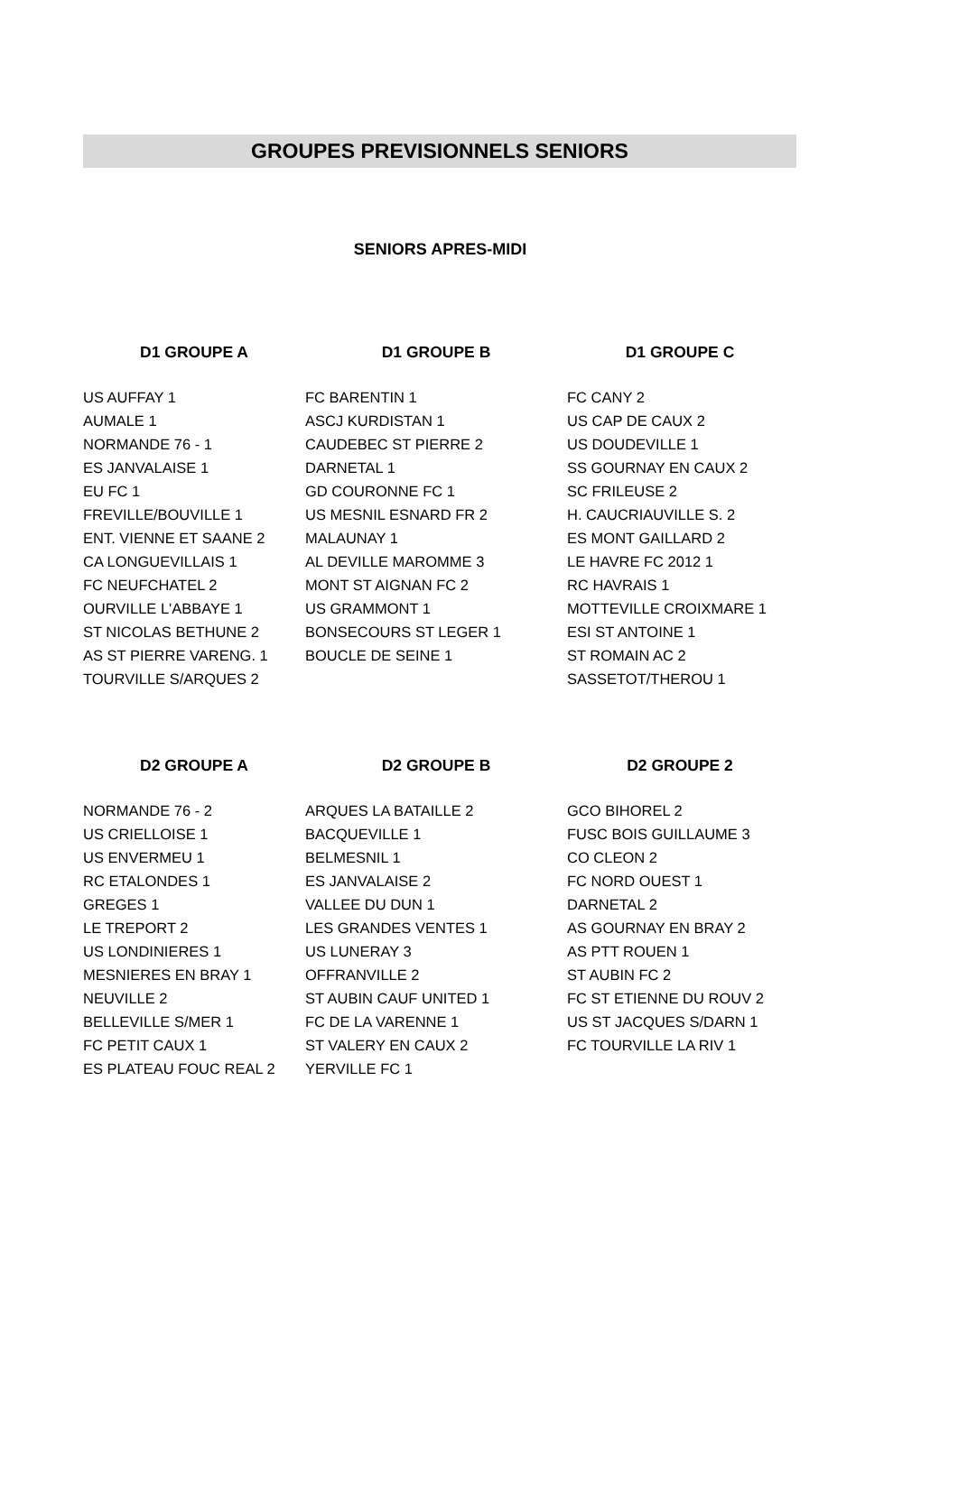GROUPES PREVISIONNELS SENIORS
SENIORS APRES-MIDI
| D1 GROUPE A | D1 GROUPE B | D1 GROUPE C |
| --- | --- | --- |
| US AUFFAY 1 | FC BARENTIN 1 | FC CANY 2 |
| AUMALE 1 | ASCJ KURDISTAN 1 | US CAP DE CAUX 2 |
| NORMANDE 76 - 1 | CAUDEBEC ST PIERRE 2 | US DOUDEVILLE 1 |
| ES JANVALAISE 1 | DARNETAL 1 | SS GOURNAY EN CAUX 2 |
| EU FC 1 | GD COURONNE FC 1 | SC FRILEUSE 2 |
| FREVILLE/BOUVILLE 1 | US MESNIL ESNARD FR 2 | H. CAUCRIAUVILLE S. 2 |
| ENT. VIENNE ET SAANE 2 | MALAUNAY 1 | ES MONT GAILLARD 2 |
| CA LONGUEVILLAIS 1 | AL DEVILLE MAROMME 3 | LE HAVRE FC 2012 1 |
| FC NEUFCHATEL 2 | MONT ST AIGNAN FC 2 | RC HAVRAIS 1 |
| OURVILLE L'ABBAYE 1 | US GRAMMONT 1 | MOTTEVILLE CROIXMARE 1 |
| ST NICOLAS BETHUNE 2 | BONSECOURS ST LEGER 1 | ESI ST ANTOINE 1 |
| AS ST PIERRE VARENG. 1 | BOUCLE DE SEINE 1 | ST ROMAIN AC 2 |
| TOURVILLE S/ARQUES 2 | | SASSETOT/THEROU 1 |
| D2 GROUPE A | D2 GROUPE B | D2 GROUPE 2 |
| --- | --- | --- |
| NORMANDE 76 - 2 | ARQUES LA BATAILLE 2 | GCO BIHOREL 2 |
| US CRIELLOISE 1 | BACQUEVILLE 1 | FUSC BOIS GUILLAUME 3 |
| US ENVERMEU 1 | BELMESNIL 1 | CO CLEON 2 |
| RC ETALONDES 1 | ES JANVALAISE 2 | FC NORD OUEST 1 |
| GREGES 1 | VALLEE DU DUN 1 | DARNETAL 2 |
| LE TREPORT 2 | LES GRANDES VENTES 1 | AS GOURNAY EN BRAY 2 |
| US LONDINIERES 1 | US LUNERAY 3 | AS PTT ROUEN 1 |
| MESNIERES EN BRAY 1 | OFFRANVILLE 2 | ST AUBIN FC 2 |
| NEUVILLE 2 | ST AUBIN CAUF UNITED 1 | FC ST ETIENNE DU ROUV 2 |
| BELLEVILLE S/MER 1 | FC DE LA VARENNE 1 | US ST JACQUES S/DARN 1 |
| FC PETIT CAUX 1 | ST VALERY EN CAUX 2 | FC TOURVILLE LA RIV 1 |
| ES PLATEAU FOUC REAL 2 | YERVILLE FC 1 | |